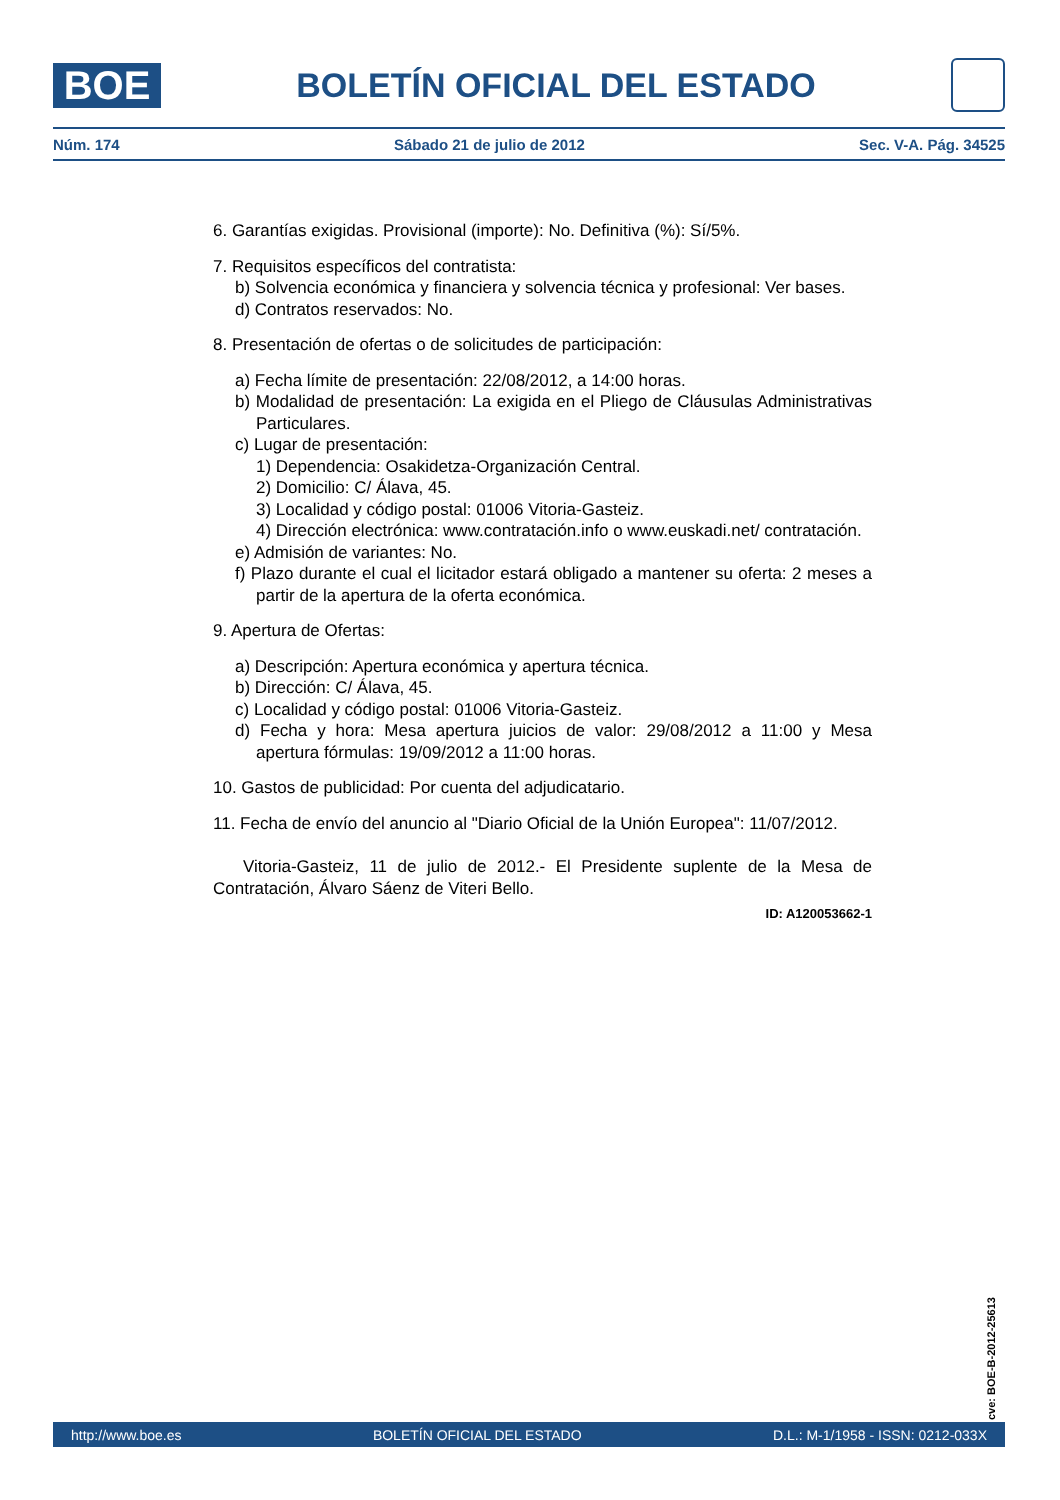BOE
BOLETÍN OFICIAL DEL ESTADO
Núm. 174 Sábado 21 de julio de 2012 Sec. V-A. Pág. 34525
6. Garantías exigidas. Provisional (importe): No. Definitiva (%): Sí/5%.
7. Requisitos específicos del contratista:
b) Solvencia económica y financiera y solvencia técnica y profesional: Ver bases.
d) Contratos reservados: No.
8. Presentación de ofertas o de solicitudes de participación:
a) Fecha límite de presentación: 22/08/2012, a 14:00 horas.
b) Modalidad de presentación: La exigida en el Pliego de Cláusulas Administrativas Particulares.
c) Lugar de presentación:
1) Dependencia: Osakidetza-Organización Central.
2) Domicilio: C/ Álava, 45.
3) Localidad y código postal: 01006 Vitoria-Gasteiz.
4) Dirección electrónica: www.contratación.info o www.euskadi.net/ contratación.
e) Admisión de variantes: No.
f) Plazo durante el cual el licitador estará obligado a mantener su oferta: 2 meses a partir de la apertura de la oferta económica.
9. Apertura de Ofertas:
a) Descripción: Apertura económica y apertura técnica.
b) Dirección: C/ Álava, 45.
c) Localidad y código postal: 01006 Vitoria-Gasteiz.
d) Fecha y hora: Mesa apertura juicios de valor: 29/08/2012 a 11:00 y Mesa apertura fórmulas: 19/09/2012 a 11:00 horas.
10. Gastos de publicidad: Por cuenta del adjudicatario.
11. Fecha de envío del anuncio al "Diario Oficial de la Unión Europea": 11/07/2012.
Vitoria-Gasteiz, 11 de julio de 2012.- El Presidente suplente de la Mesa de Contratación, Álvaro Sáenz de Viteri Bello.
ID: A120053662-1
cve: BOE-B-2012-25613
http://www.boe.es BOLETÍN OFICIAL DEL ESTADO D.L.: M-1/1958 - ISSN: 0212-033X